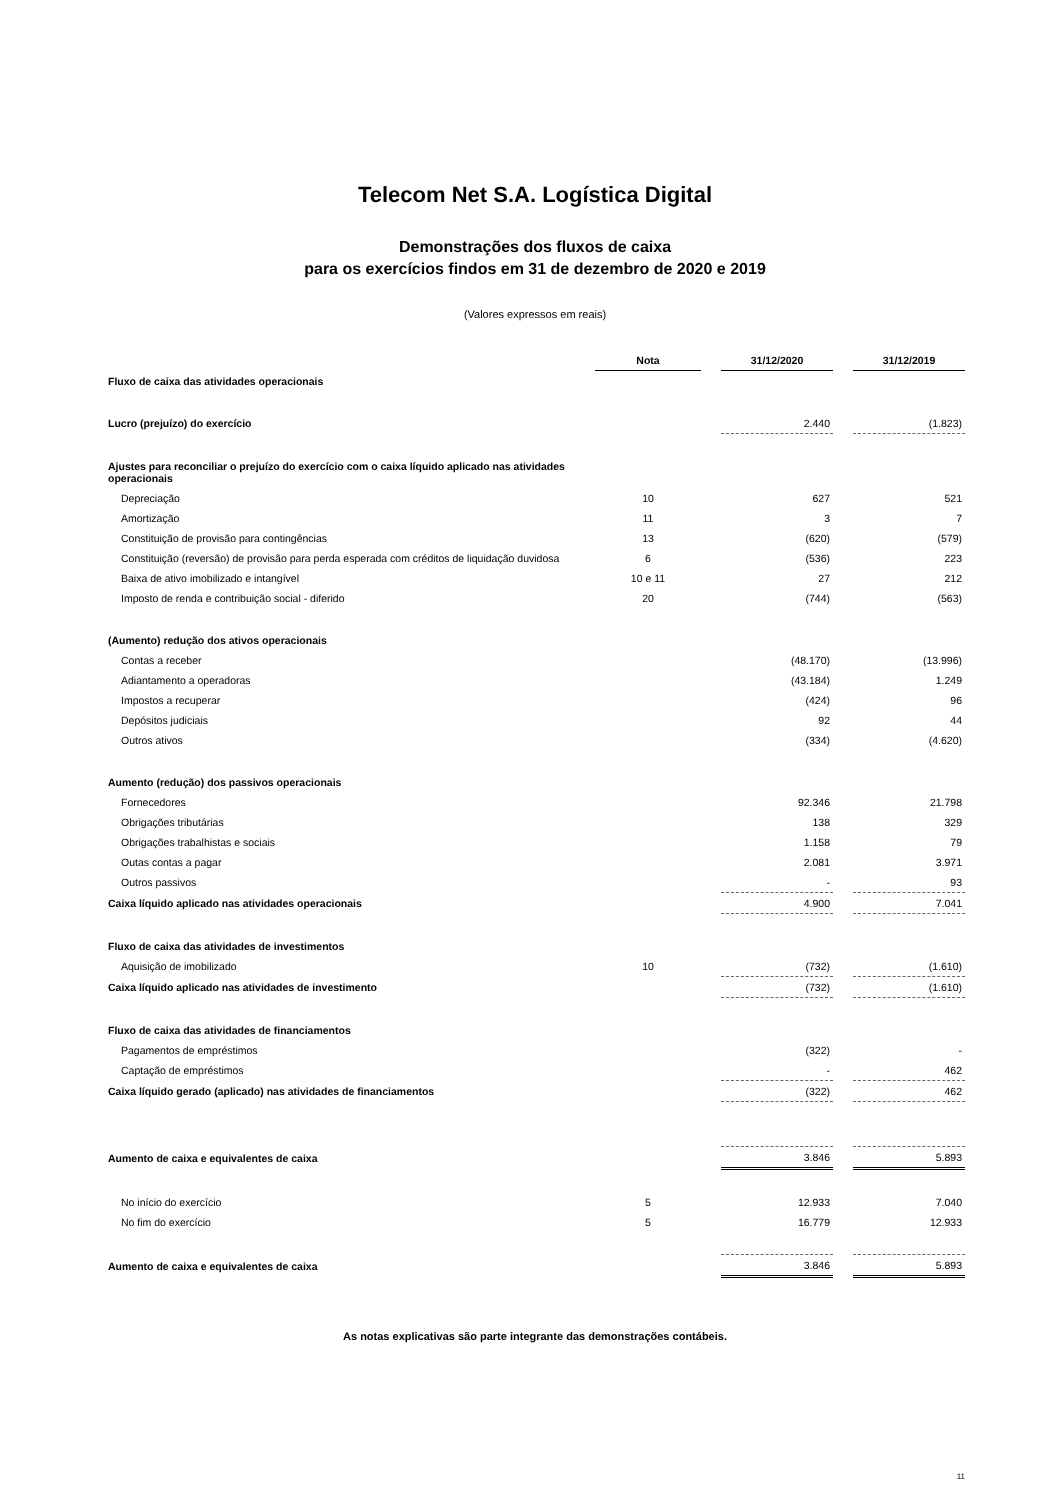Telecom Net S.A. Logística Digital
Demonstrações dos fluxos de caixa
para os exercícios findos em 31 de dezembro de 2020 e 2019
(Valores expressos em reais)
| | Nota | | 31/12/2020 | | 31/12/2019 |
| Fluxo de caixa das atividades operacionais | | | | | |
| Lucro (prejuízo) do exercício | | | 2.440 | | (1.823) |
| Ajustes para reconciliar o prejuízo do exercício com o caixa líquido aplicado nas atividades operacionais | | | | | |
| Depreciação | 10 | | 627 | | 521 |
| Amortização | 11 | | 3 | | 7 |
| Constituição de provisão para contingências | 13 | | (620) | | (579) |
| Constituição (reversão) de provisão para perda esperada com créditos de liquidação duvidosa | 6 | | (536) | | 223 |
| Baixa de ativo imobilizado e intangível | 10 e 11 | | 27 | | 212 |
| Imposto de renda e contribuição social - diferido | 20 | | (744) | | (563) |
| (Aumento) redução dos ativos operacionais | | | | | |
| Contas a receber | | | (48.170) | | (13.996) |
| Adiantamento a operadoras | | | (43.184) | | 1.249 |
| Impostos a recuperar | | | (424) | | 96 |
| Depósitos judiciais | | | 92 | | 44 |
| Outros ativos | | | (334) | | (4.620) |
| Aumento (redução) dos passivos operacionais | | | | | |
| Fornecedores | | | 92.346 | | 21.798 |
| Obrigações tributárias | | | 138 | | 329 |
| Obrigações trabalhistas e sociais | | | 1.158 | | 79 |
| Outas contas a pagar | | | 2.081 | | 3.971 |
| Outros passivos | | | - | | 93 |
| Caixa líquido aplicado nas atividades operacionais | | | 4.900 | | 7.041 |
| Fluxo de caixa das atividades de investimentos | | | | | |
| Aquisição de imobilizado | 10 | | (732) | | (1.610) |
| Caixa líquido aplicado nas atividades de investimento | | | (732) | | (1.610) |
| Fluxo de caixa das atividades de financiamentos | | | | | |
| Pagamentos de empréstimos | | | (322) | | - |
| Captação de empréstimos | | | - | | 462 |
| Caixa líquido gerado (aplicado) nas atividades de financiamentos | | | (322) | | 462 |
| Aumento de caixa e equivalentes de caixa | | | 3.846 | | 5.893 |
| No início do exercício | 5 | | 12.933 | | 7.040 |
| No fim do exercício | 5 | | 16.779 | | 12.933 |
| Aumento de caixa e equivalentes de caixa | | | 3.846 | | 5.893 |
As notas explicativas são parte integrante das demonstrações contábeis.
11